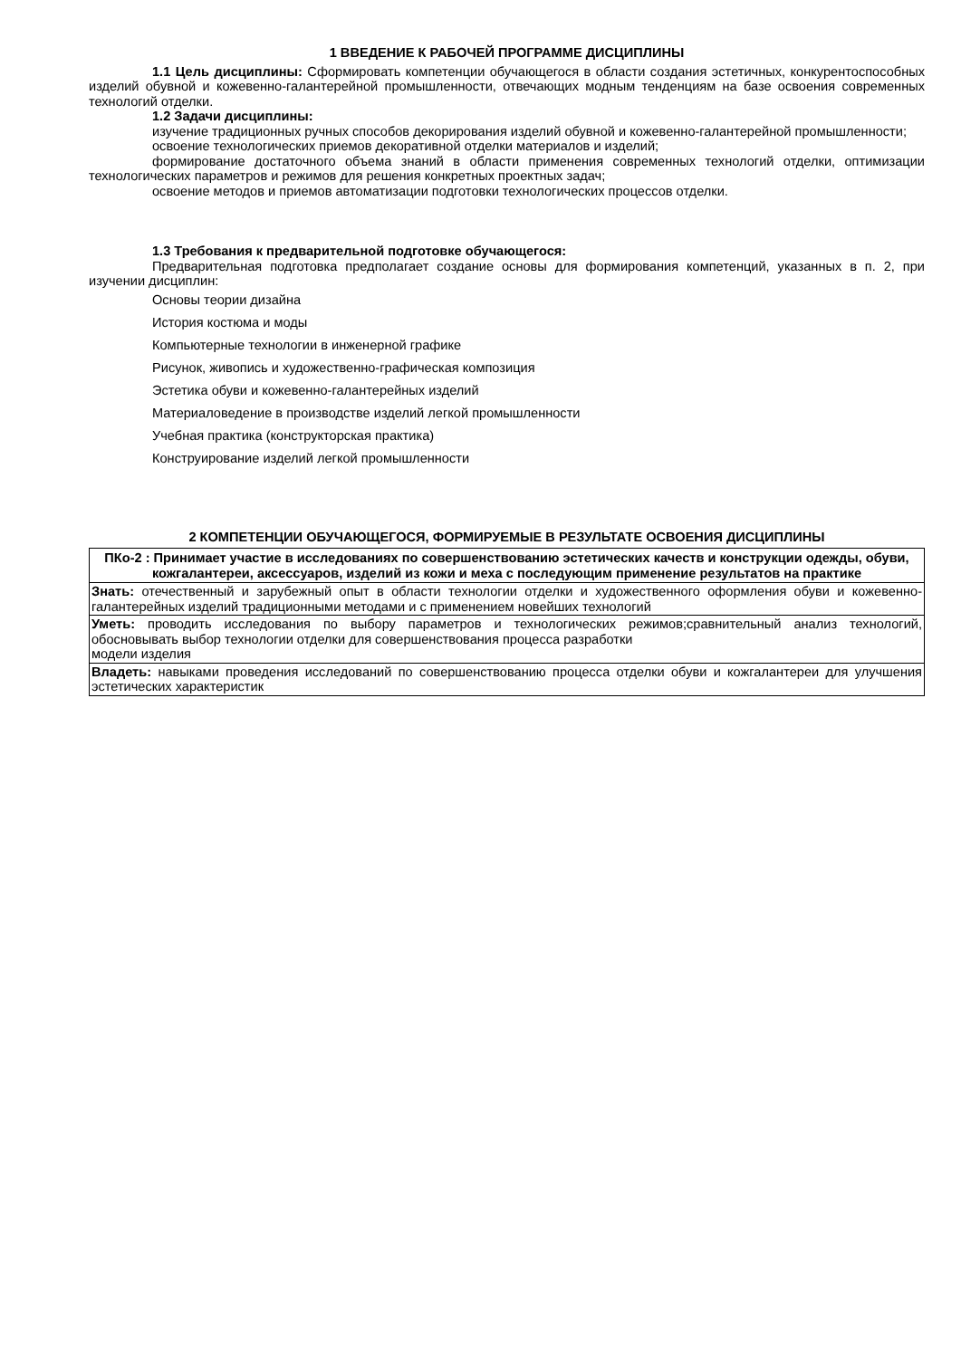1 ВВЕДЕНИЕ К РАБОЧЕЙ ПРОГРАММЕ ДИСЦИПЛИНЫ
1.1 Цель дисциплины: Сформировать компетенции обучающегося в области создания эстетичных, конкурентоспособных изделий обувной и кожевенно-галантерейной промышленности, отвечающих модным тенденциям на базе освоения современных технологий отделки.
1.2 Задачи дисциплины:
изучение традиционных ручных способов декорирования изделий обувной и кожевенно-галантерейной промышленности;
освоение технологических приемов декоративной отделки материалов и изделий;
формирование достаточного объема знаний в области применения современных технологий отделки, оптимизации технологических параметров и режимов для решения конкретных проектных задач;
освоение методов и приемов автоматизации подготовки технологических процессов отделки.
1.3 Требования к предварительной подготовке обучающегося:
Предварительная подготовка предполагает создание основы для формирования компетенций, указанных в п. 2, при изучении дисциплин:
Основы теории дизайна
История костюма и моды
Компьютерные технологии в инженерной графике
Рисунок, живопись и художественно-графическая композиция
Эстетика обуви и кожевенно-галантерейных изделий
Материаловедение в производстве изделий легкой промышленности
Учебная практика (конструкторская практика)
Конструирование изделий легкой промышленности
2 КОМПЕТЕНЦИИ ОБУЧАЮЩЕГОСЯ, ФОРМИРУЕМЫЕ В РЕЗУЛЬТАТЕ ОСВОЕНИЯ ДИСЦИПЛИНЫ
| ПКо-2 : Принимает участие в исследованиях по совершенствованию эстетических качеств и конструкции одежды, обуви, кожгалантереи, аксессуаров, изделий из кожи и меха с последующим применение результатов на практике |
| Знать: отечественный и зарубежный опыт в области технологии отделки и художественного оформления обуви и кожевенно-галантерейных изделий традиционными методами и с применением новейших технологий |
| Уметь: проводить исследования по выбору параметров и технологических режимов;сравнительный анализ технологий, обосновывать выбор технологии отделки для совершенствования процесса разработки модели изделия |
| Владеть: навыками проведения исследований по совершенствованию процесса отделки обуви и кожгалантереи для улучшения эстетических характеристик |